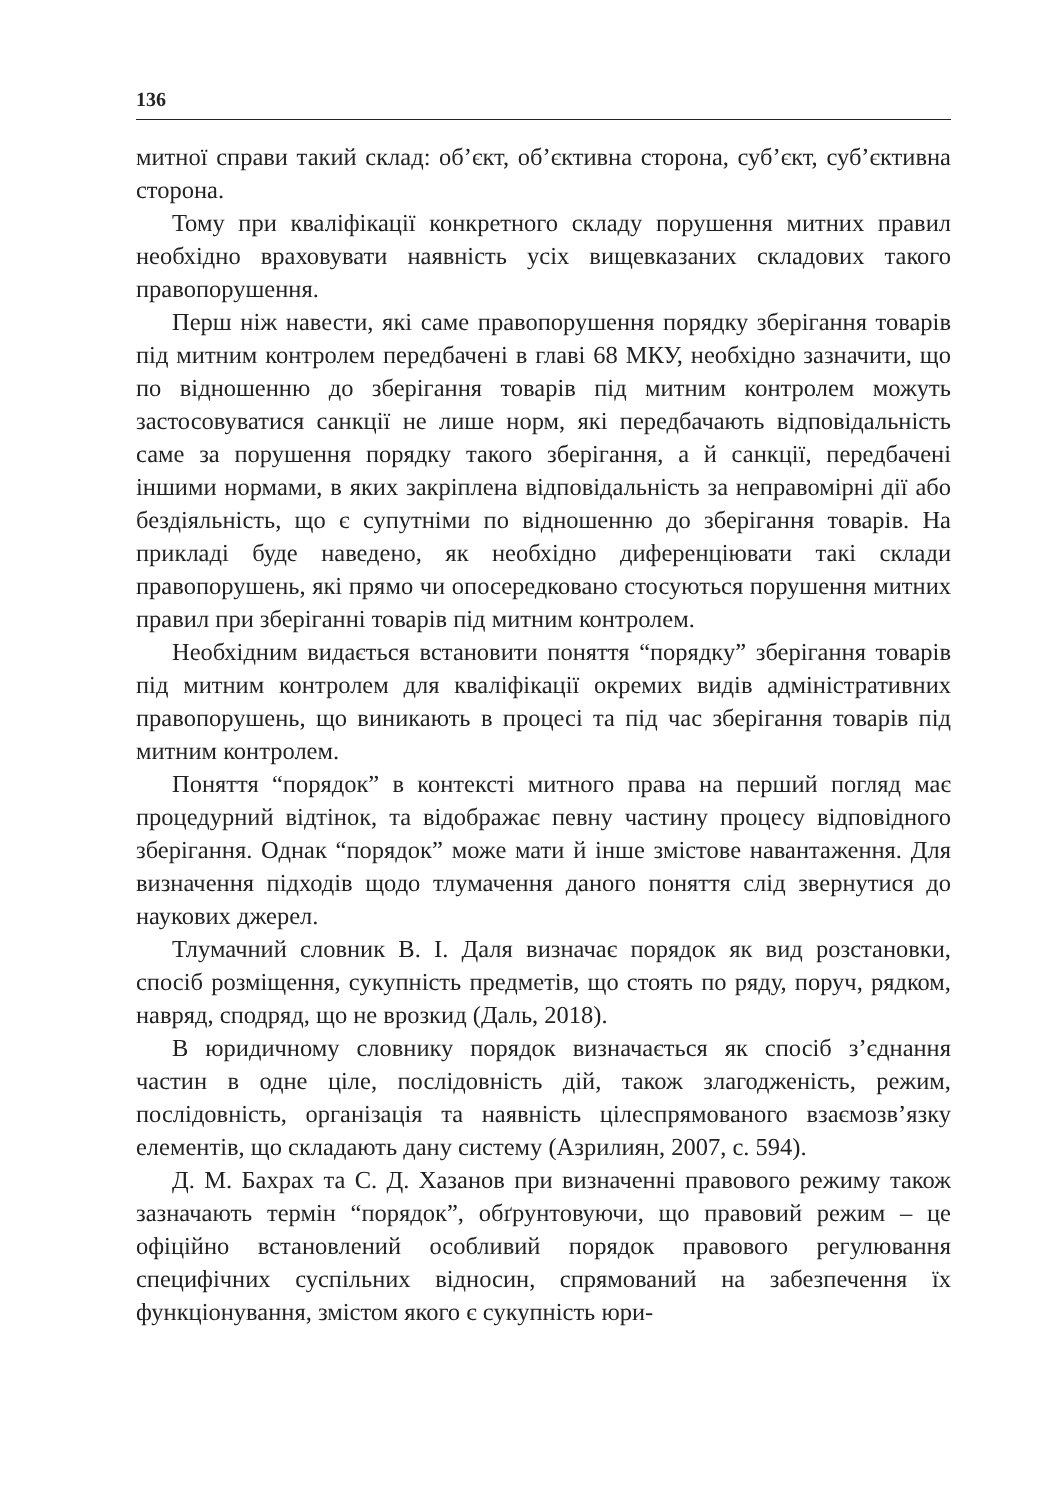136
митної справи такий склад: об’єкт, об’єктивна сторона, суб’єкт, суб’єктивна сторона.
Тому при кваліфікації конкретного складу порушення митних правил необхідно враховувати наявність усіх вищевказаних складових такого правопорушення.
Перш ніж навести, які саме правопорушення порядку зберігання товарів під митним контролем передбачені в главі 68 МКУ, необхідно зазначити, що по відношенню до зберігання товарів під митним контролем можуть застосовуватися санкції не лише норм, які передбачають відповідальність саме за порушення порядку такого зберігання, а й санкції, передбачені іншими нормами, в яких закріплена відповідальність за неправомірні дії або бездіяльність, що є супутніми по відношенню до зберігання товарів. На прикладі буде наведено, як необхідно диференціювати такі склади правопорушень, які прямо чи опосередковано стосуються порушення митних правил при зберіганні товарів під митним контролем.
Необхідним видається встановити поняття “порядку” зберігання товарів під митним контролем для кваліфікації окремих видів адміністративних правопорушень, що виникають в процесі та під час зберігання товарів під митним контролем.
Поняття “порядок” в контексті митного права на перший погляд має процедурний відтінок, та відображає певну частину процесу відповідного зберігання. Однак “порядок” може мати й інше змістове навантаження. Для визначення підходів щодо тлумачення даного поняття слід звернутися до наукових джерел.
Тлумачний словник В. І. Даля визначає порядок як вид розстановки, спосіб розміщення, сукупність предметів, що стоять по ряду, поруч, рядком, навряд, сподряд, що не врозкид (Даль, 2018).
В юридичному словнику порядок визначається як спосіб з’єднання частин в одне ціле, послідовність дій, також злагодженість, режим, послідовність, організація та наявність цілеспрямованого взаємозв’язку елементів, що складають дану систему (Азрилиян, 2007, с. 594).
Д. М. Бахрах та С. Д. Хазанов при визначенні правового режиму також зазначають термін “порядок”, обґрунтовуючи, що правовий режим – це офіційно встановлений особливий порядок правового регулювання специфічних суспільних відносин, спрямований на забезпечення їх функціонування, змістом якого є сукупність юри-